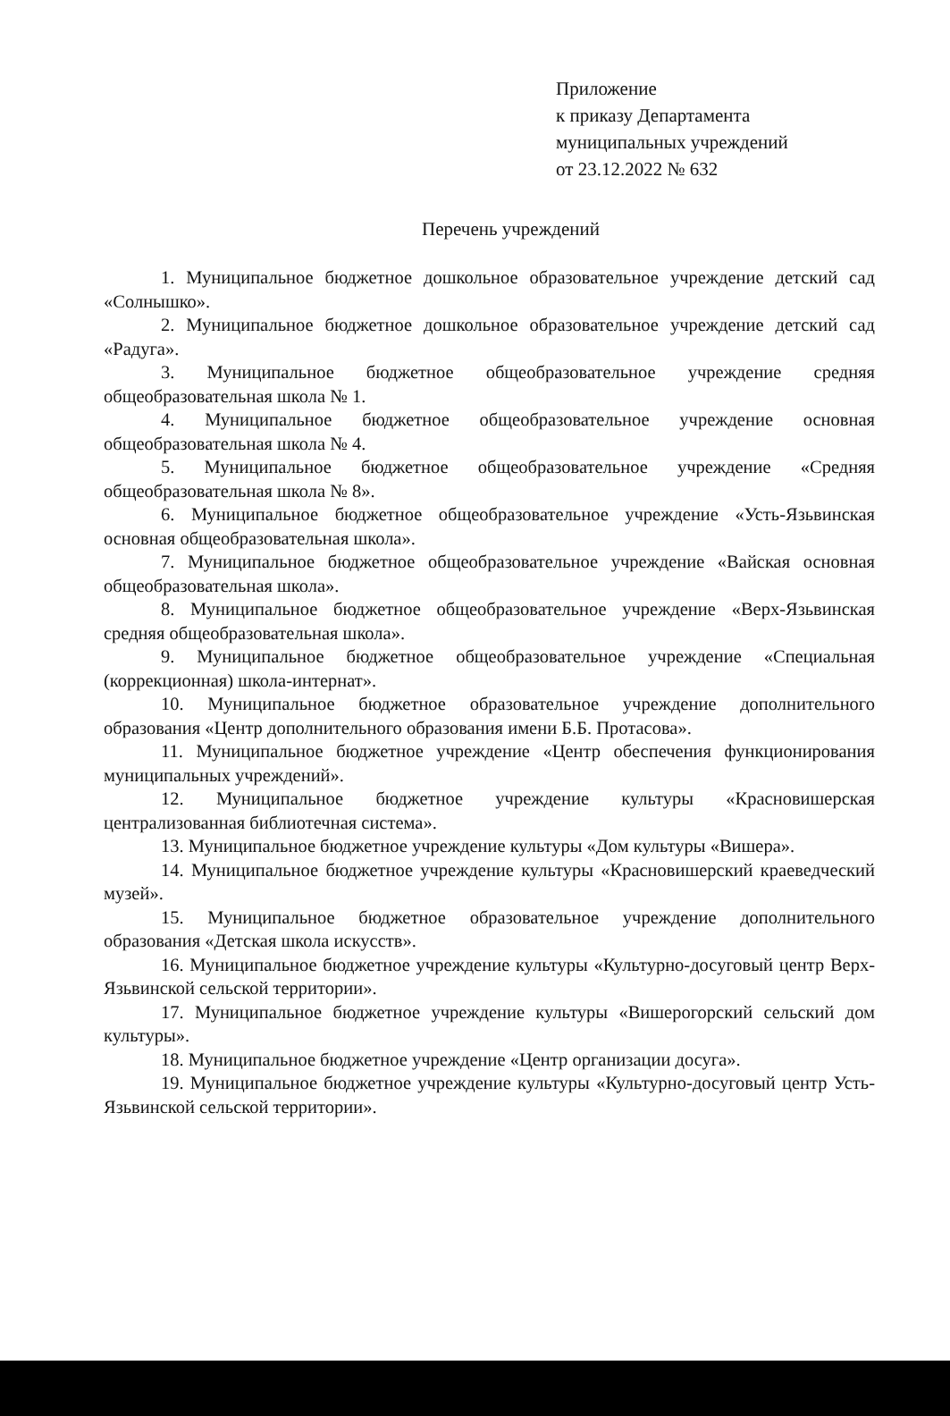Приложение
к приказу Департамента
муниципальных учреждений
от 23.12.2022 № 632
Перечень учреждений
1. Муниципальное бюджетное дошкольное образовательное учреждение детский сад «Солнышко».
2. Муниципальное бюджетное дошкольное образовательное учреждение детский сад «Радуга».
3. Муниципальное бюджетное общеобразовательное учреждение средняя общеобразовательная школа № 1.
4. Муниципальное бюджетное общеобразовательное учреждение основная общеобразовательная школа № 4.
5. Муниципальное бюджетное общеобразовательное учреждение «Средняя общеобразовательная школа № 8».
6. Муниципальное бюджетное общеобразовательное учреждение «Усть-Язьвинская основная общеобразовательная школа».
7. Муниципальное бюджетное общеобразовательное учреждение «Вайская основная общеобразовательная школа».
8. Муниципальное бюджетное общеобразовательное учреждение «Верх-Язьвинская средняя общеобразовательная школа».
9. Муниципальное бюджетное общеобразовательное учреждение «Специальная (коррекционная) школа-интернат».
10. Муниципальное бюджетное образовательное учреждение дополнительного образования «Центр дополнительного образования имени Б.Б. Протасова».
11. Муниципальное бюджетное учреждение «Центр обеспечения функционирования муниципальных учреждений».
12. Муниципальное бюджетное учреждение культуры «Красновишерская централизованная библиотечная система».
13. Муниципальное бюджетное учреждение культуры «Дом культуры «Вишера».
14. Муниципальное бюджетное учреждение культуры «Красновишерский краеведческий музей».
15. Муниципальное бюджетное образовательное учреждение дополнительного образования «Детская школа искусств».
16. Муниципальное бюджетное учреждение культуры «Культурно-досуговый центр Верх-Язьвинской сельской территории».
17. Муниципальное бюджетное учреждение культуры «Вишерогорский сельский дом культуры».
18. Муниципальное бюджетное учреждение «Центр организации досуга».
19. Муниципальное бюджетное учреждение культуры «Культурно-досуговый центр Усть-Язьвинской сельской территории».